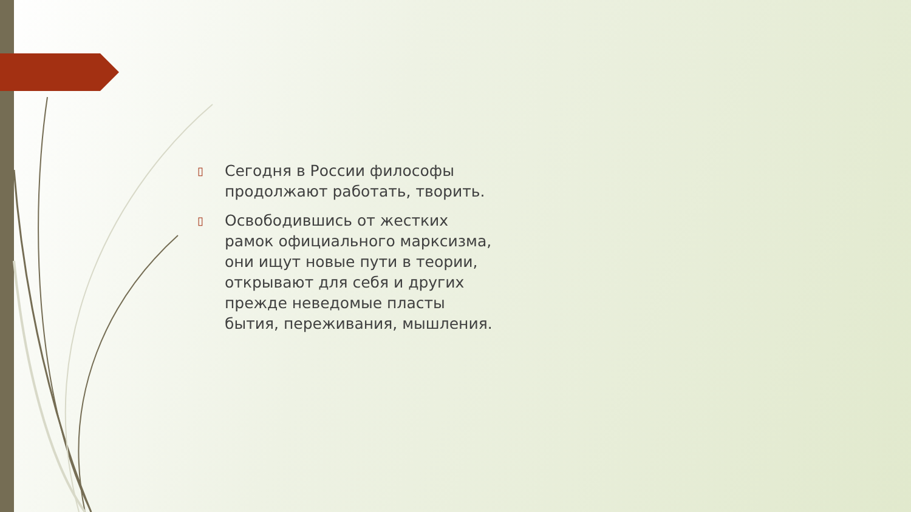▯ Сегодня в России философы продолжают работать, творить.
▯ Освободившись от жестких рамок официального марксизма, они ищут новые пути в теории, открывают для себя и других прежде неведомые пласты бытия, переживания, мышления.